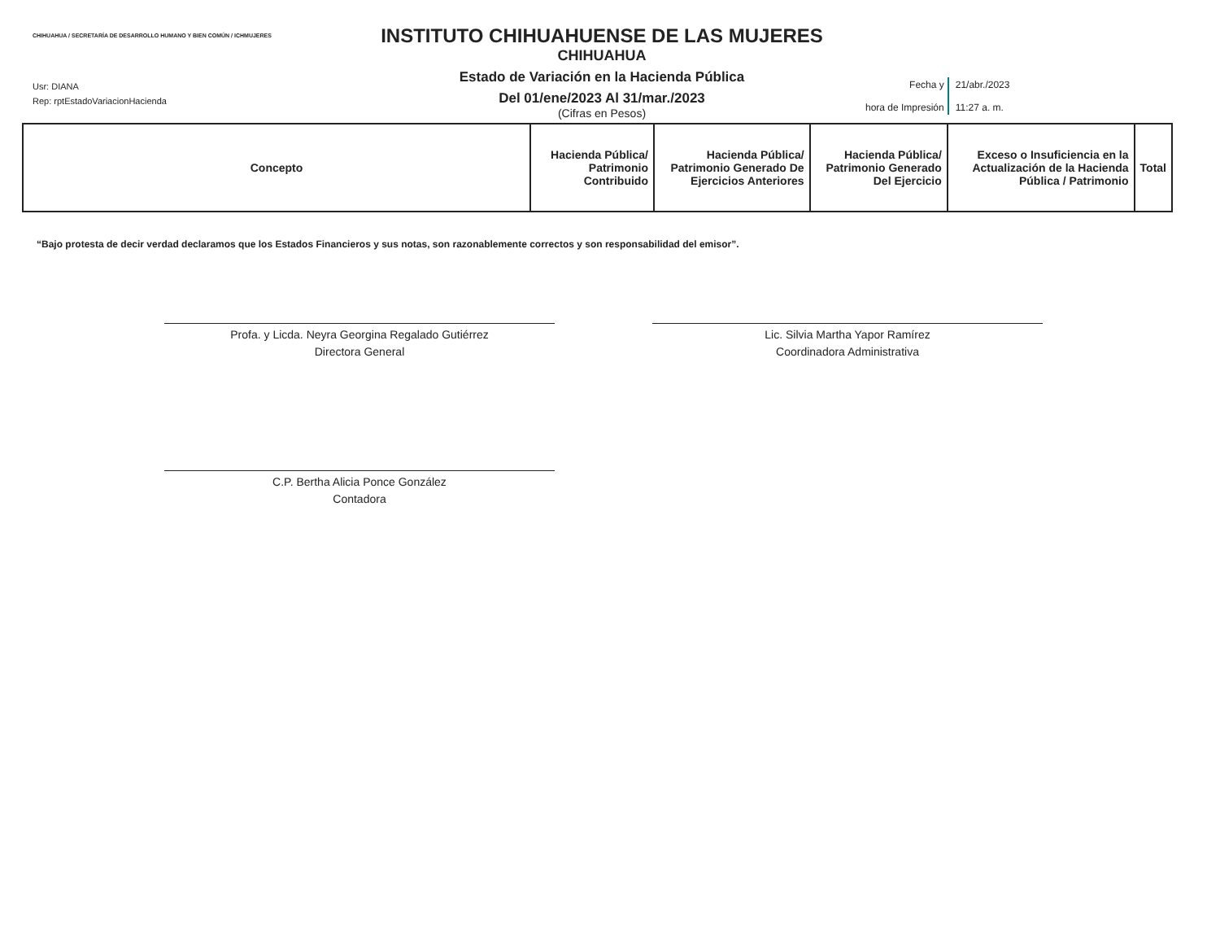CHIHUAHUA / SECRETARÍA DE DESARROLLO HUMANO Y BIEN COMÚN / ICHMUJERES
Usr: DIANA
Rep: rptEstadoVariacionHacienda
INSTITUTO CHIHUAHUENSE DE LAS MUJERES
CHIHUAHUA
Estado de Variación en la Hacienda Pública
Del 01/ene/2023 Al 31/mar./2023
(Cifras en Pesos)
| Fecha y hora de Impresión | 21/abr./2023 11:27 a. m. |
| Concepto | Hacienda Pública/ Patrimonio Contribuido | Hacienda Pública/ Patrimonio Generado De Ejercicios Anteriores | Hacienda Pública/ Patrimonio Generado Del Ejercicio | Exceso o Insuficiencia en la Actualización de la Hacienda Pública / Patrimonio | Total |
| --- | --- | --- | --- | --- | --- |
“Bajo protesta de decir verdad declaramos que los Estados Financieros y sus notas, son razonablemente correctos y son responsabilidad del emisor”.
Profa. y Licda. Neyra Georgina Regalado Gutiérrez
Directora General
Lic. Silvia Martha Yapor Ramírez
Coordinadora Administrativa
C.P. Bertha Alicia Ponce González
Contadora